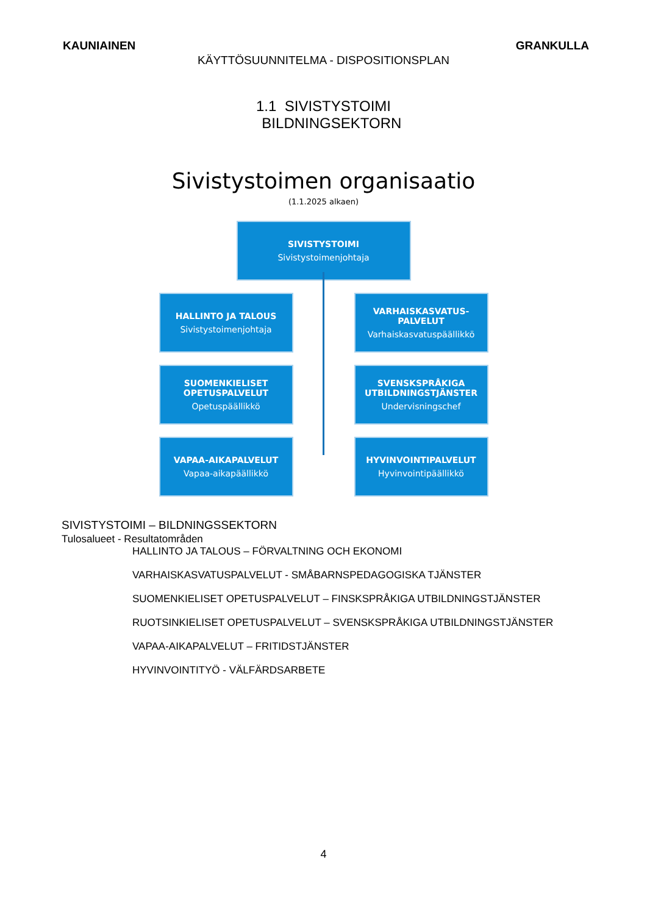KAUNIAINEN GRANKULLA
KÄYTTÖSUUNNITELMA - DISPOSITIONSPLAN
1.1 SIVISTYSTOIMI
BILDNINGSEKTORN
Sivistystoimen organisaatio
(1.1.2025 alkaen)
SIVISTYSTOIMI
Sivistystoimenjohtaja
HALLINTO JA TALOUS
Sivistystoimenjohtaja
VARHAISKASVATUS-
PALVELUT
Varhaiskasvatuspäällikkö
SUOMENKIELISET
OPETUSPALVELUT
Opetuspäällikkö
SVENSKSPRÅKIGA
UTBILDNINGSTJÄNSTER
Undervisningschef
VAPAA-AIKAPALVELUT
Vapaa-aikapäällikkö
HYVINVOINTIPALVELUT
Hyvinvointipäällikkö
SIVISTYSTOIMI – BILDNINGSSEKTORN
Tulosalueet - Resultatområden
HALLINTO JA TALOUS – FÖRVALTNING OCH EKONOMI
VARHAISKASVATUSPALVELUT - SMÅBARNSPEDAGOGISKA TJÄNSTER
SUOMENKIELISET OPETUSPALVELUT – FINSKSPRÅKIGA UTBILDNINGSTJÄNSTER
RUOTSINKIELISET OPETUSPALVELUT – SVENSKSPRÅKIGA UTBILDNINGSTJÄNSTER
VAPAA-AIKAPALVELUT – FRITIDSTJÄNSTER
HYVINVOINTITYÖ - VÄLFÄRDSARBETE
4